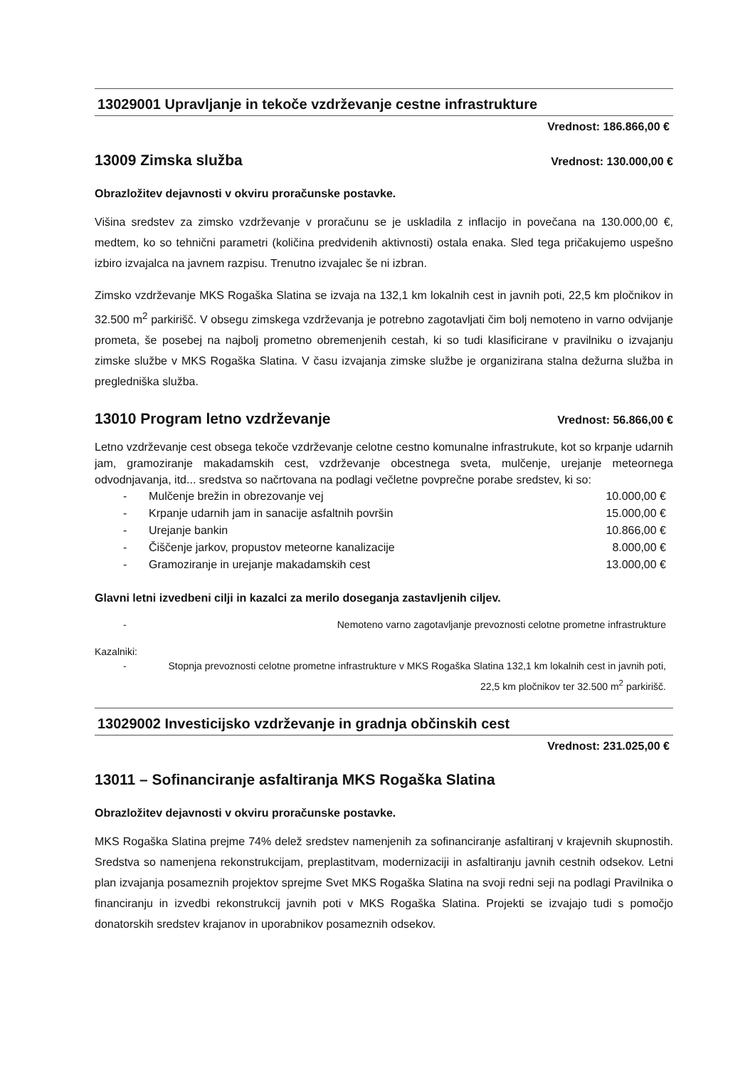13029001 Upravljanje in tekoče vzdrževanje cestne infrastrukture
Vrednost: 186.866,00 €
13009 Zimska služba
Vrednost: 130.000,00 €
Obrazložitev dejavnosti v okviru proračunske postavke.
Višina sredstev za zimsko vzdrževanje v proračunu se je uskladila z inflacijo in povečana na 130.000,00 €, medtem, ko so tehnični parametri (količina predvidenih aktivnosti) ostala enaka. Sled tega pričakujemo uspešno izbiro izvajalca na javnem razpisu. Trenutno izvajalec še ni izbran.
Zimsko vzdrževanje MKS Rogaška Slatina se izvaja na 132,1 km lokalnih cest in javnih poti, 22,5 km pločnikov in 32.500 m<sup>2</sup> parkirišč. V obsegu zimskega vzdrževanja je potrebno zagotavljati čim bolj nemoteno in varno odvijanje prometa, še posebej na najbolj prometno obremenjenih cestah, ki so tudi klasificirane v pravilniku o izvajanju zimske službe v MKS Rogaška Slatina. V času izvajanja zimske službe je organizirana stalna dežurna služba in pregledniška služba.
13010 Program letno vzdrževanje
Vrednost: 56.866,00 €
Letno vzdrževanje cest obsega tekoče vzdrževanje celotne cestno komunalne infrastrukute, kot so krpanje udarnih jam, gramoziranje makadamskih cest, vzdrževanje obcestnega sveta, mulčenje, urejanje meteornega odvodnjavanja, itd... sredstva so načrtovana na podlagi večletne povprečne porabe sredstev, ki so:
- Mulčenje brežin in obrezovanje vej 10.000,00 €
- Krpanje udarnih jam in sanacije asfaltnih površin 15.000,00 €
- Urejanje bankin 10.866,00 €
- Čiščenje jarkov, propustov meteorne kanalizacije 8.000,00 €
- Gramoziranje in urejanje makadamskih cest 13.000,00 €
Glavni letni izvedbeni cilji in kazalci za merilo doseganja zastavljenih ciljev.
- Nemoteno varno zagotavljanje prevoznosti celotne prometne infrastrukture
Kazalniki:
- Stopnja prevoznosti celotne prometne infrastrukture v MKS Rogaška Slatina 132,1 km lokalnih cest in javnih poti, 22,5 km pločnikov ter 32.500 m<sup>2</sup> parkirišč.
13029002 Investicijsko vzdrževanje in gradnja občinskih cest
Vrednost: 231.025,00 €
13011 – Sofinanciranje asfaltiranja MKS Rogaška Slatina
Obrazložitev dejavnosti v okviru proračunske postavke.
MKS Rogaška Slatina prejme 74% delež sredstev namenjenih za sofinanciranje asfaltiranj v krajevnih skupnostih. Sredstva so namenjena rekonstrukcijam, preplastitvam, modernizaciji in asfaltiranju javnih cestnih odsekov. Letni plan izvajanja posameznih projektov sprejme Svet MKS Rogaška Slatina na svoji redni seji na podlagi Pravilnika o financiranju in izvedbi rekonstrukcij javnih poti v MKS Rogaška Slatina. Projekti se izvajajo tudi s pomočjo donatorskih sredstev krajanov in uporabnikov posameznih odsekov.